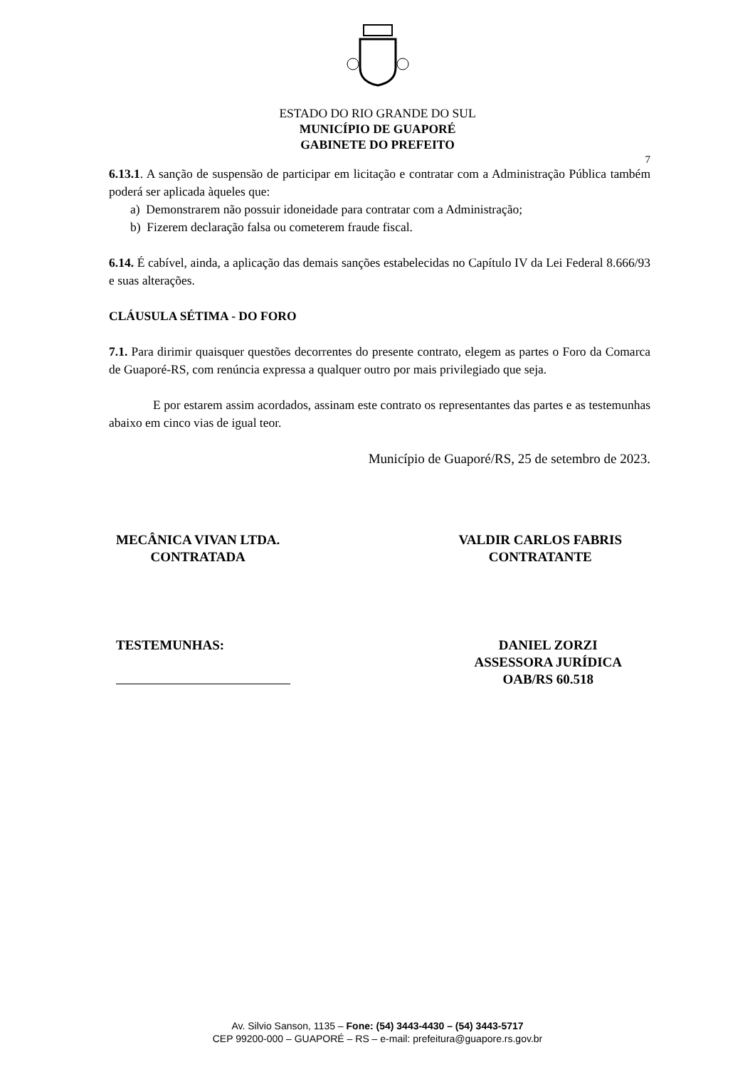ESTADO DO RIO GRANDE DO SUL
MUNICÍPIO DE GUAPORÉ
GABINETE DO PREFEITO
7
6.13.1. A sanção de suspensão de participar em licitação e contratar com a Administração Pública também poderá ser aplicada àqueles que:
a) Demonstrarem não possuir idoneidade para contratar com a Administração;
b) Fizerem declaração falsa ou cometerem fraude fiscal.
6.14. É cabível, ainda, a aplicação das demais sanções estabelecidas no Capítulo IV da Lei Federal 8.666/93 e suas alterações.
CLÁUSULA SÉTIMA - DO FORO
7.1. Para dirimir quaisquer questões decorrentes do presente contrato, elegem as partes o Foro da Comarca de Guaporé-RS, com renúncia expressa a qualquer outro por mais privilegiado que seja.
E por estarem assim acordados, assinam este contrato os representantes das partes e as testemunhas abaixo em cinco vias de igual teor.
Município de Guaporé/RS, 25 de setembro de 2023.
MECÂNICA VIVAN LTDA.
CONTRATADA
VALDIR CARLOS FABRIS
CONTRATANTE
TESTEMUNHAS: DANIEL ZORZI
ASSESSORA JURÍDICA
OAB/RS 60.518
Av. Silvio Sanson, 1135 – Fone: (54) 3443-4430 – (54) 3443-5717
CEP 99200-000 – GUAPORÉ – RS – e-mail: prefeitura@guapore.rs.gov.br